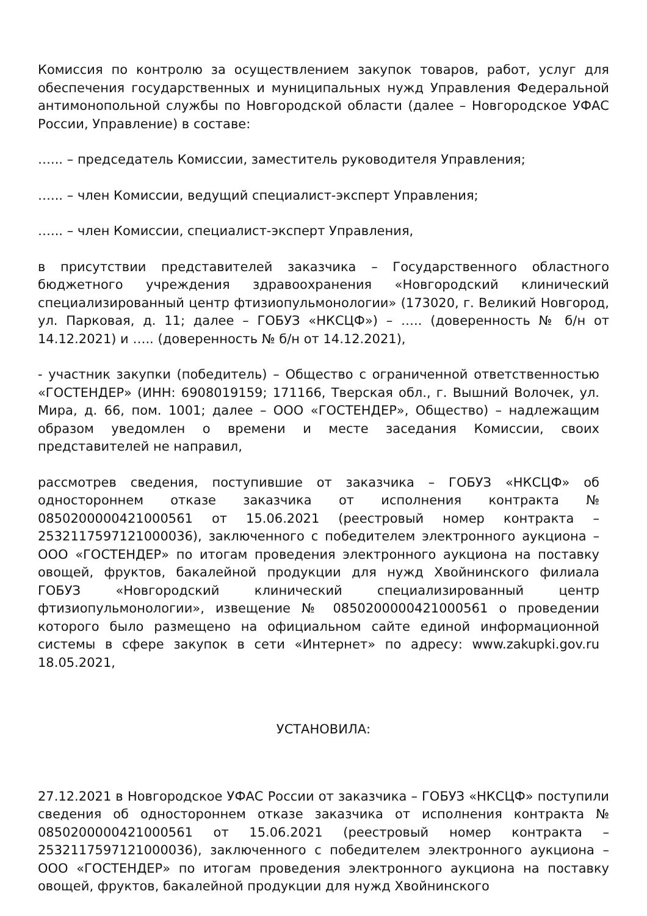Комиссия по контролю за осуществлением закупок товаров, работ, услуг для обеспечения государственных и муниципальных нужд Управления Федеральной антимонопольной службы по Новгородской области (далее – Новгородское УФАС России, Управление) в составе:
…... – председатель Комиссии, заместитель руководителя Управления;
…... – член Комиссии, ведущий специалист-эксперт Управления;
…... – член Комиссии, специалист-эксперт Управления,
в присутствии представителей заказчика – Государственного областного бюджетного учреждения здравоохранения «Новгородский клинический специализированный центр фтизиопульмонологии» (173020, г. Великий Новгород, ул. Парковая, д. 11; далее – ГОБУЗ «НКСЦФ») – ….. (доверенность № б/н от 14.12.2021) и ….. (доверенность № б/н от 14.12.2021),
- участник закупки (победитель) – Общество с ограниченной ответственностью «ГОСТЕНДЕР» (ИНН: 6908019159; 171166, Тверская обл., г. Вышний Волочек, ул. Мира, д. 66, пом. 1001; далее – ООО «ГОСТЕНДЕР», Общество) – надлежащим образом уведомлен о времени и месте заседания Комиссии, своих представителей не направил,
рассмотрев сведения, поступившие от заказчика – ГОБУЗ «НКСЦФ» об одностороннем отказе заказчика от исполнения контракта № 0850200000421000561 от 15.06.2021 (реестровый номер контракта – 2532117597121000036), заключенного с победителем электронного аукциона – ООО «ГОСТЕНДЕР» по итогам проведения электронного аукциона на поставку овощей, фруктов, бакалейной продукции для нужд Хвойнинского филиала ГОБУЗ «Новгородский клинический специализированный центр фтизиопульмонологии», извещение № 0850200000421000561 о проведении которого было размещено на официальном сайте единой информационной системы в сфере закупок в сети «Интернет» по адресу: www.zakupki.gov.ru 18.05.2021,
УСТАНОВИЛА:
27.12.2021 в Новгородское УФАС России от заказчика – ГОБУЗ «НКСЦФ» поступили сведения об одностороннем отказе заказчика от исполнения контракта № 0850200000421000561 от 15.06.2021 (реестровый номер контракта – 2532117597121000036), заключенного с победителем электронного аукциона – ООО «ГОСТЕНДЕР» по итогам проведения электронного аукциона на поставку овощей, фруктов, бакалейной продукции для нужд Хвойнинского